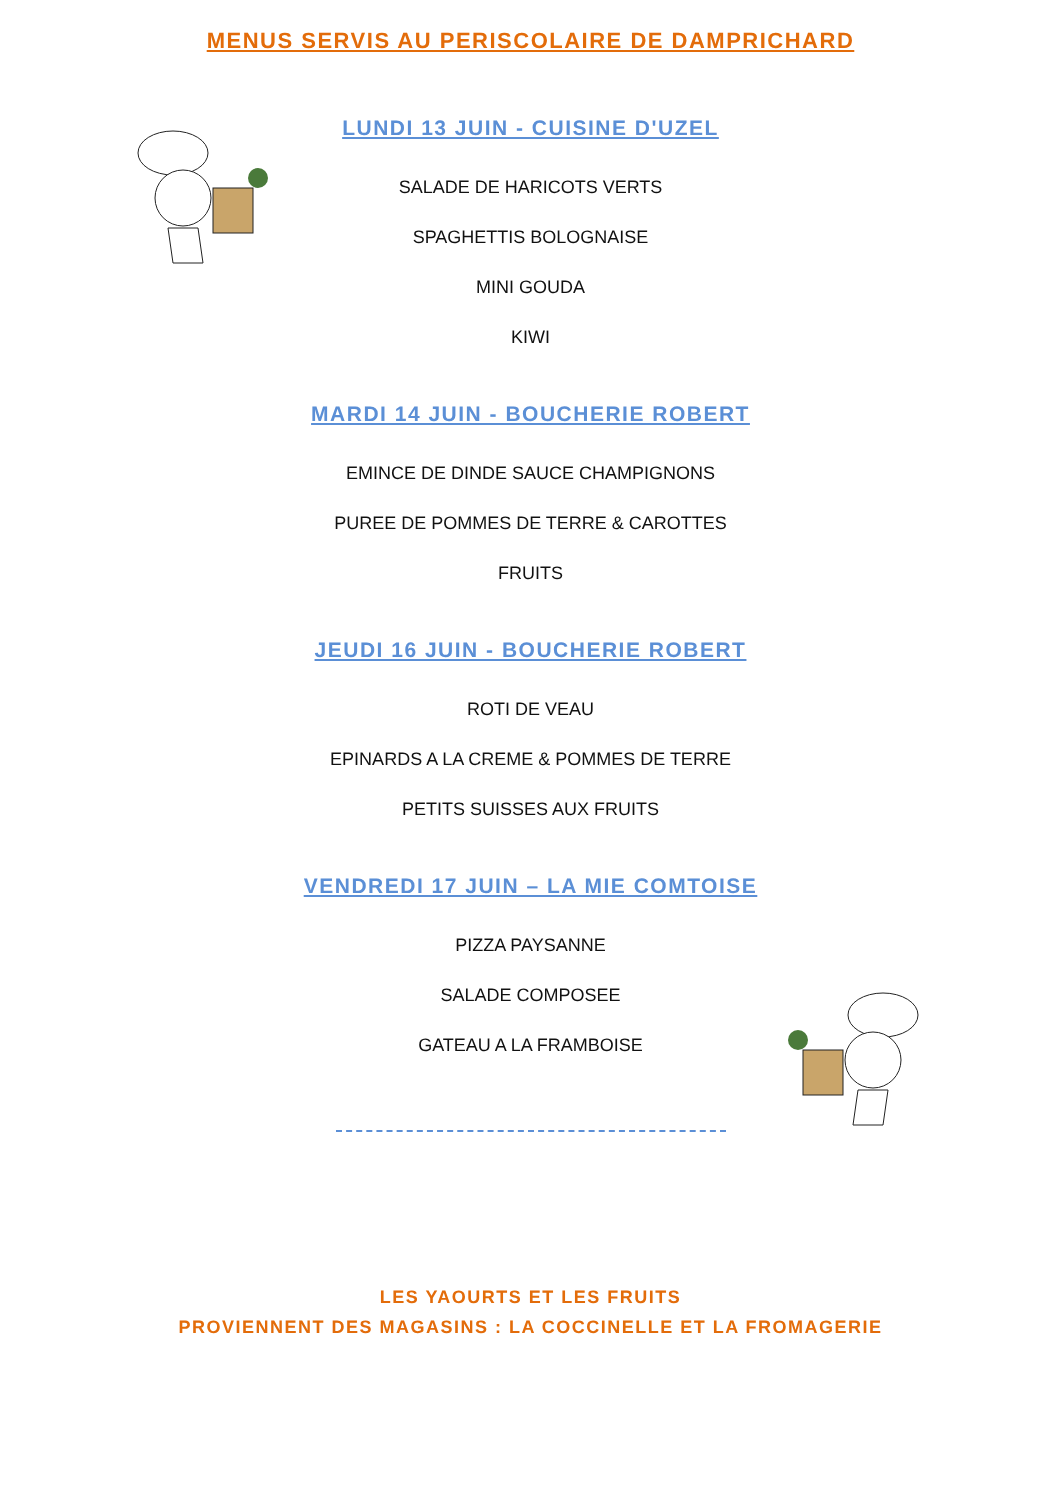MENUS SERVIS AU PERISCOLAIRE DE DAMPRICHARD
LUNDI 13 JUIN - CUISINE D'UZEL
SALADE DE HARICOTS VERTS
SPAGHETTIS BOLOGNAISE
MINI GOUDA
KIWI
MARDI 14 JUIN - BOUCHERIE ROBERT
EMINCE DE DINDE SAUCE CHAMPIGNONS
PUREE DE POMMES DE TERRE & CAROTTES
FRUITS
JEUDI 16 JUIN - BOUCHERIE ROBERT
ROTI DE VEAU
EPINARDS A LA CREME & POMMES DE TERRE
PETITS SUISSES AUX FRUITS
VENDREDI 17 JUIN – LA MIE COMTOISE
PIZZA PAYSANNE
SALADE COMPOSEE
GATEAU A LA FRAMBOISE
LES YAOURTS ET LES FRUITS
PROVIENNENT DES MAGASINS : LA COCCINELLE ET LA FROMAGERIE